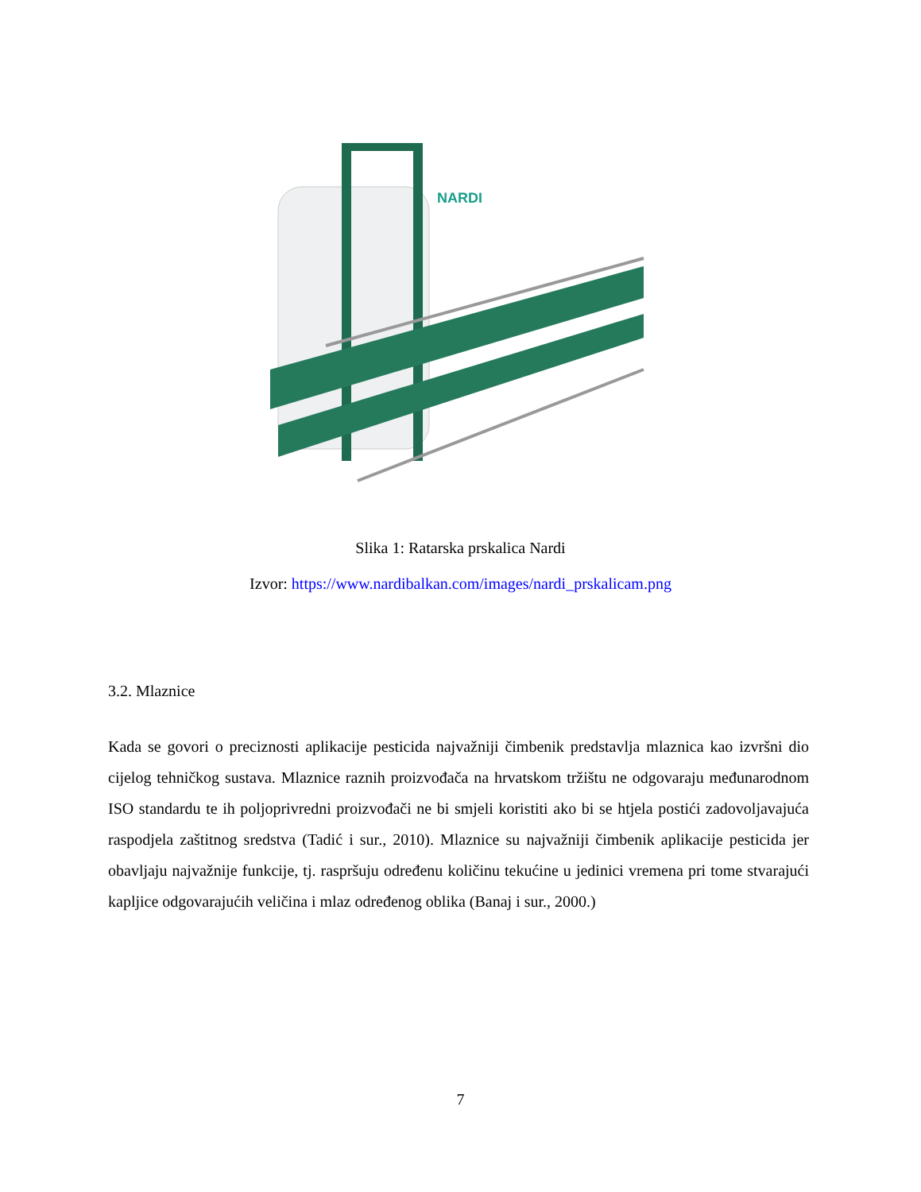NARDI
Slika 1: Ratarska prskalica Nardi
Izvor: https://www.nardibalkan.com/images/nardi_prskalicam.png
3.2. Mlaznice
Kada se govori o preciznosti aplikacije pesticida najvažniji čimbenik predstavlja mlaznica kao izvršni dio cijelog tehničkog sustava. Mlaznice raznih proizvođača na hrvatskom tržištu ne odgovaraju međunarodnom ISO standardu te ih poljoprivredni proizvođači ne bi smjeli koristiti ako bi se htjela postići zadovoljavajuća raspodjela zaštitnog sredstva (Tadić i sur., 2010). Mlaznice su najvažniji čimbenik aplikacije pesticida jer obavljaju najvažnije funkcije, tj. raspršuju određenu količinu tekućine u jedinici vremena pri tome stvarajući kapljice odgovarajućih veličina i mlaz određenog oblika (Banaj i sur., 2000.)
7